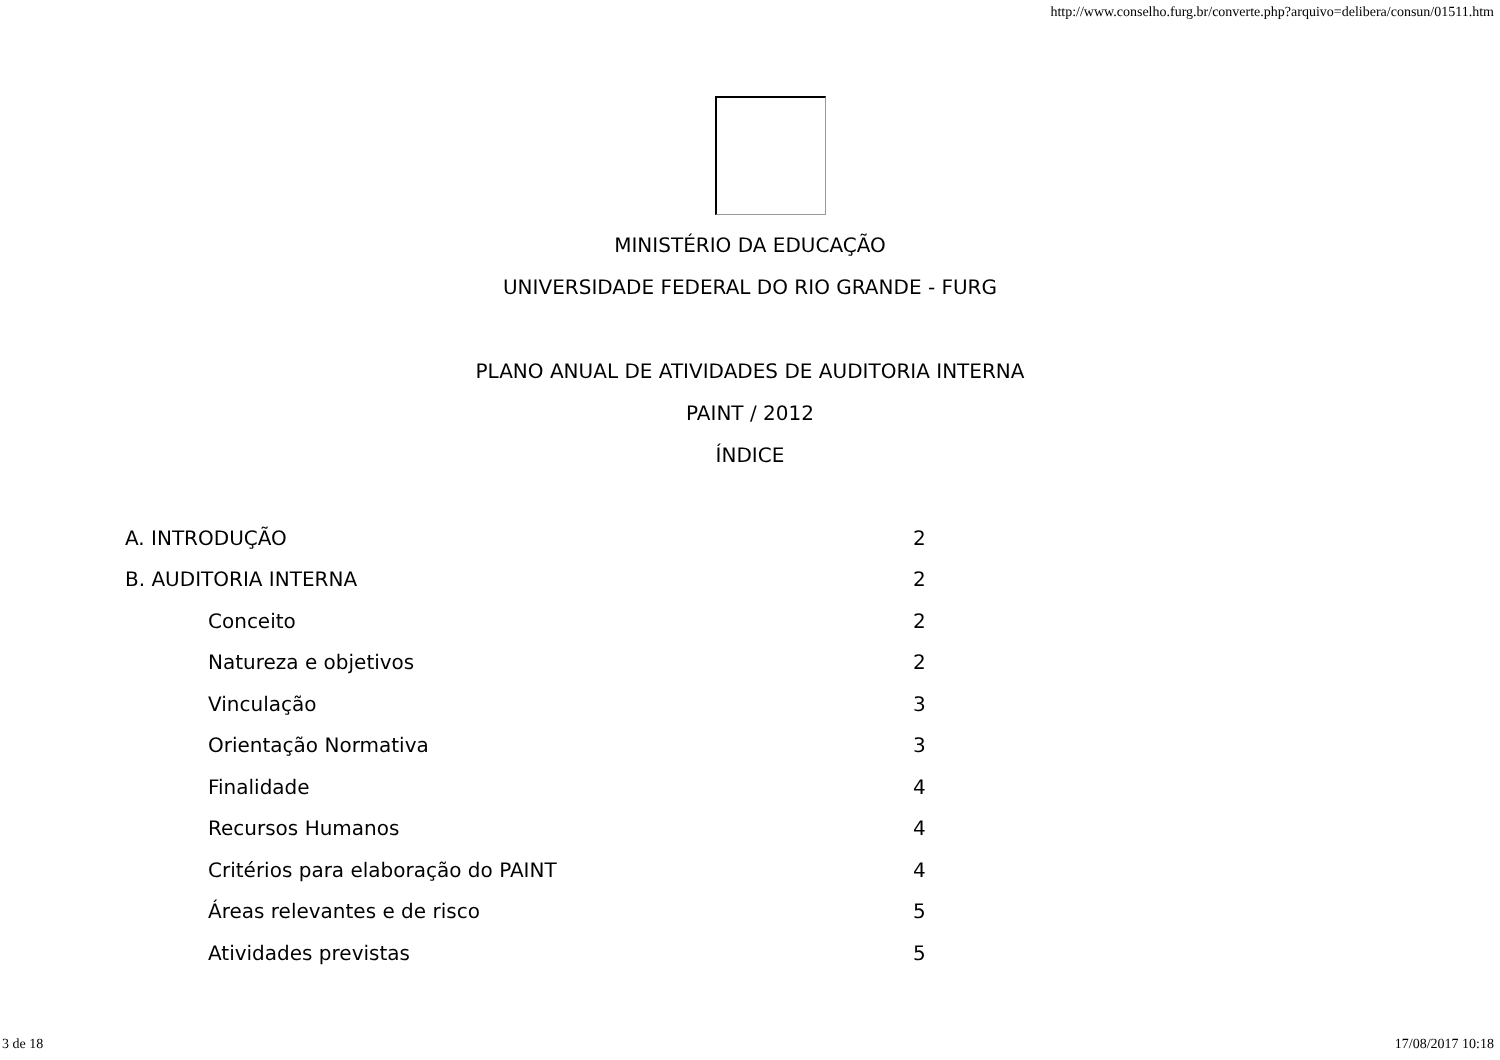http://www.conselho.furg.br/converte.php?arquivo=delibera/consun/01511.htm
MINISTÉRIO DA EDUCAÇÃO
UNIVERSIDADE FEDERAL DO RIO GRANDE - FURG
PLANO ANUAL DE ATIVIDADES DE AUDITORIA INTERNA
PAINT / 2012
ÍNDICE
| A. INTRODUÇÃO | 2 |
| B. AUDITORIA INTERNA | 2 |
| Conceito | 2 |
| Natureza e objetivos | 2 |
| Vinculação | 3 |
| Orientação Normativa | 3 |
| Finalidade | 4 |
| Recursos Humanos | 4 |
| Critérios para elaboração do PAINT | 4 |
| Áreas relevantes e de risco | 5 |
| Atividades previstas | 5 |
3 de 18 17/08/2017 10:18